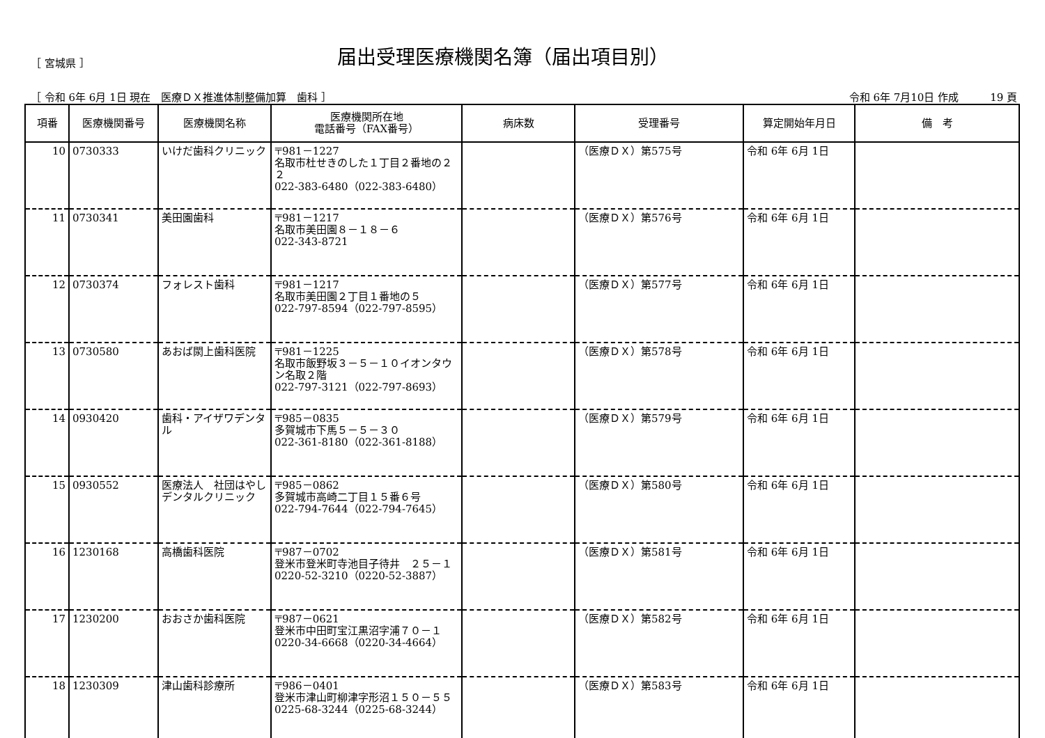［ 宮城県 ］
届出受理医療機関名簿（届出項目別）
［ 令和 6年 6月 1日 現在　医療ＤＸ推進体制整備加算　歯科 ］ 令和 6年 7月10日 作成　　　19 頁
| 項番 | 医療機関番号 | 医療機関名称 | 医療機関所在地 電話番号（FAX番号） | 病床数 | 受理番号 | 算定開始年月日 | 備 考 |
| --- | --- | --- | --- | --- | --- | --- | --- |
| 10 | 0730333 | いけだ歯科クリニック | 〒981－1227 名取市杜せきのした１丁目２番地の２２ 022-383-6480（022-383-6480） | | （医療ＤＸ）第575号 | 令和 6年 6月 1日 | |
| 11 | 0730341 | 美田園歯科 | 〒981－1217 名取市美田園８－１８－６ 022-343-8721 | | （医療ＤＸ）第576号 | 令和 6年 6月 1日 | |
| 12 | 0730374 | フォレスト歯科 | 〒981－1217 名取市美田園２丁目１番地の５ 022-797-8594（022-797-8595） | | （医療ＤＸ）第577号 | 令和 6年 6月 1日 | |
| 13 | 0730580 | あおば閖上歯科医院 | 〒981－1225 名取市飯野坂３－５－１０イオンタウン名取２階 022-797-3121（022-797-8693） | | （医療ＤＸ）第578号 | 令和 6年 6月 1日 | |
| 14 | 0930420 | 歯科・アイザワデンタル | 〒985－0835 多賀城市下馬５－５－３０ 022-361-8180（022-361-8188） | | （医療ＤＸ）第579号 | 令和 6年 6月 1日 | |
| 15 | 0930552 | 医療法人 社団はやしデンタルクリニック | 〒985－0862 多賀城市高崎二丁目１５番６号 022-794-7644（022-794-7645） | | （医療ＤＸ）第580号 | 令和 6年 6月 1日 | |
| 16 | 1230168 | 高橋歯科医院 | 〒987－0702 登米市登米町寺池目子待井 ２５－１ 0220-52-3210（0220-52-3887） | | （医療ＤＸ）第581号 | 令和 6年 6月 1日 | |
| 17 | 1230200 | おおさか歯科医院 | 〒987－0621 登米市中田町宝江黒沼字浦７０－１ 0220-34-6668（0220-34-4664） | | （医療ＤＸ）第582号 | 令和 6年 6月 1日 | |
| 18 | 1230309 | 津山歯科診療所 | 〒986－0401 登米市津山町柳津字形沼１５０－５５ 0225-68-3244（0225-68-3244） | | （医療ＤＸ）第583号 | 令和 6年 6月 1日 | |